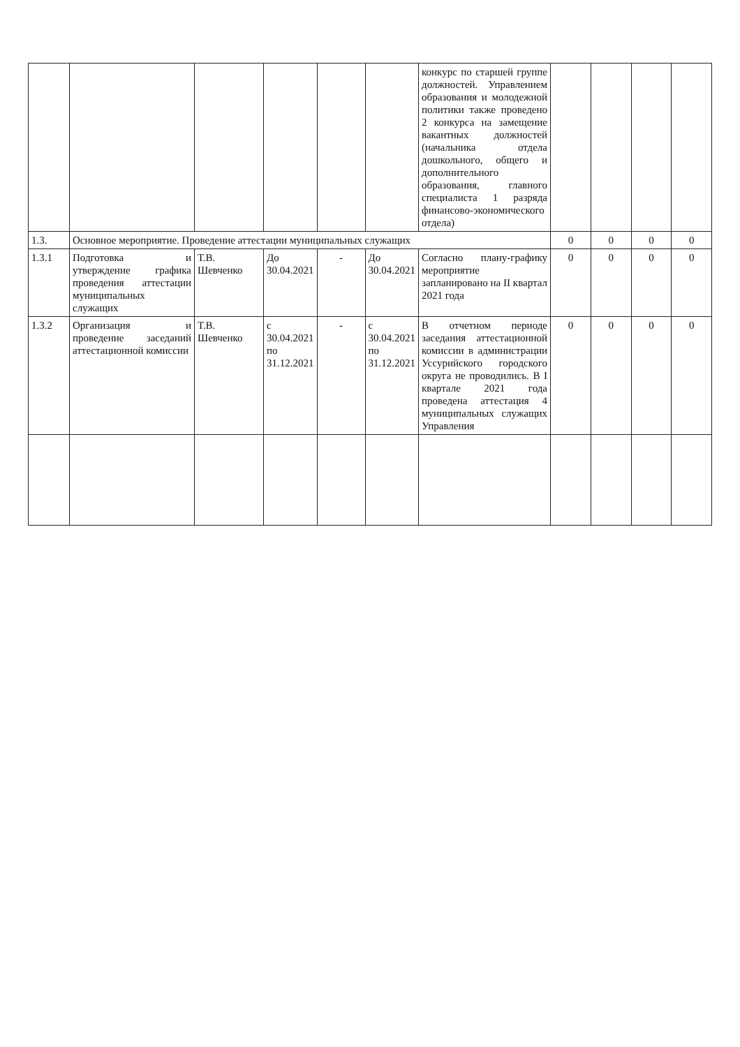| | | | | | | конкурс по старшей группе должностей. Управлением образования и молодежной политики также проведено 2 конкурса на замещение вакантных должностей (начальника отдела дошкольного, общего и дополнительного образования, главного специалиста 1 разряда финансово-экономического отдела) | | | | |
| 1.3. | Основное мероприятие. Проведение аттестации муниципальных служащих | | | | | | 0 | 0 | 0 | 0 |
| 1.3.1 | Подготовка и утверждение графика проведения аттестации муниципальных служащих | Т.В. Шевченко | До 30.04.2021 | - | До 30.04.2021 | Согласно плану-графику мероприятие запланировано на II квартал 2021 года | 0 | 0 | 0 | 0 |
| 1.3.2 | Организация и проведение заседаний аттестационной комиссии | Т.В. Шевченко | с 30.04.2021 по 31.12.2021 | - | с 30.04.2021 по 31.12.2021 | В отчетном периоде заседания аттестационной комиссии в администрации Уссурийского городского округа не проводились. В I квартале 2021 года проведена аттестация 4 муниципальных служащих Управления | 0 | 0 | 0 | 0 |